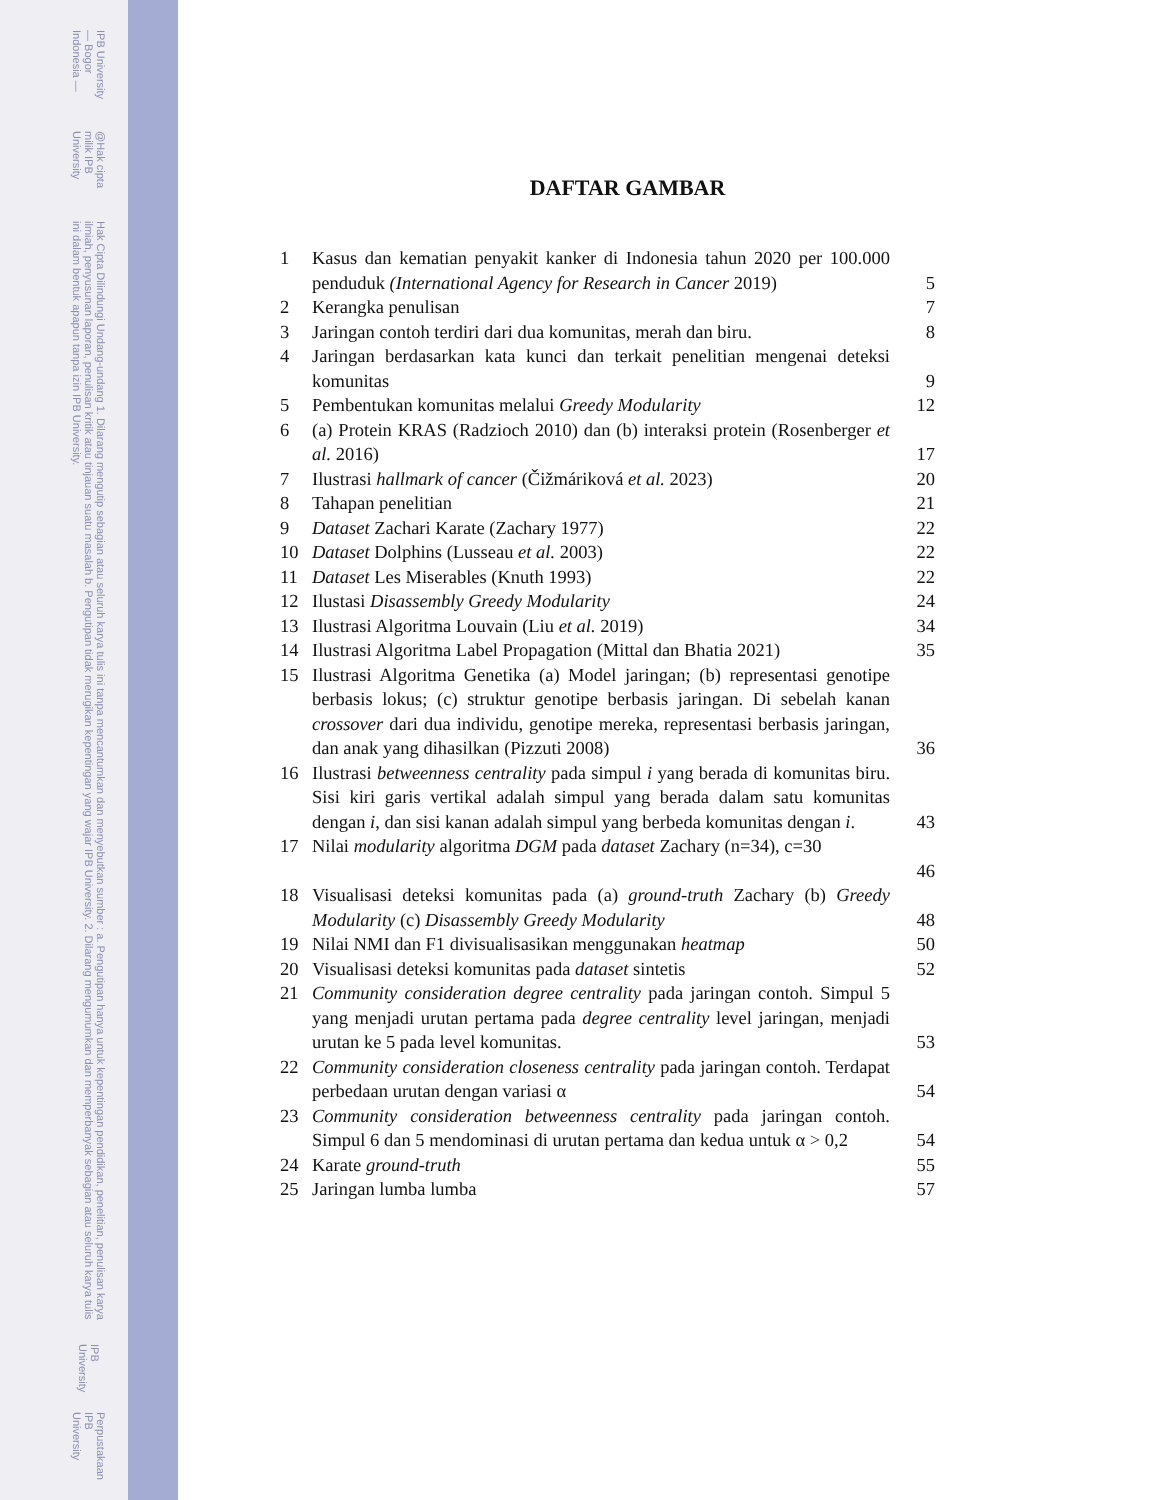IPB University — Bogor Indonesia —
@Hak cipta milik IPB University
Hak Cipta Dilindungi Undang-undang 1. Dilarang mengutip sebagian atau seluruh karya tulis ini tanpa mencantumkan dan menyebutkan sumber : a. Pengutipan hanya untuk kepentingan pendidikan, penelitian, penulisan karya ilmiah, penyusunan laporan, penulisan kritik atau tinjauan suatu masalah b. Pengutipan tidak merugikan kepentingan yang wajar IPB University. 2. Dilarang mengumumkan dan memperbanyak sebagian atau seluruh karya tulis ini dalam bentuk apapun tanpa izin IPB University.
IPB University
Perpustakaan IPB University
DAFTAR GAMBAR
1 Kasus dan kematian penyakit kanker di Indonesia tahun 2020 per 100.000 penduduk (International Agency for Research in Cancer 2019) 5
2 Kerangka penulisan 7
3 Jaringan contoh terdiri dari dua komunitas, merah dan biru. 8
4 Jaringan berdasarkan kata kunci dan terkait penelitian mengenai deteksi komunitas 9
5 Pembentukan komunitas melalui Greedy Modularity 12
6 (a) Protein KRAS (Radzioch 2010) dan (b) interaksi protein (Rosenberger et al. 2016) 17
7 Ilustrasi hallmark of cancer (Čižmáriková et al. 2023) 20
8 Tahapan penelitian 21
9 Dataset Zachari Karate (Zachary 1977) 22
10 Dataset Dolphins (Lusseau et al. 2003) 22
11 Dataset Les Miserables (Knuth 1993) 22
12 Ilustasi Disassembly Greedy Modularity 24
13 Ilustrasi Algoritma Louvain (Liu et al. 2019) 34
14 Ilustrasi Algoritma Label Propagation (Mittal dan Bhatia 2021) 35
15 Ilustrasi Algoritma Genetika (a) Model jaringan; (b) representasi genotipe berbasis lokus; (c) struktur genotipe berbasis jaringan. Di sebelah kanan crossover dari dua individu, genotipe mereka, representasi berbasis jaringan, dan anak yang dihasilkan (Pizzuti 2008) 36
16 Ilustrasi betweenness centrality pada simpul i yang berada di komunitas biru. Sisi kiri garis vertikal adalah simpul yang berada dalam satu komunitas dengan i, dan sisi kanan adalah simpul yang berbeda komunitas dengan i. 43
17 Nilai modularity algoritma DGM pada dataset Zachary (n=34), c=30
46
18 Visualisasi deteksi komunitas pada (a) ground-truth Zachary (b) Greedy Modularity (c) Disassembly Greedy Modularity 48
19 Nilai NMI dan F1 divisualisasikan menggunakan heatmap 50
20 Visualisasi deteksi komunitas pada dataset sintetis 52
21 Community consideration degree centrality pada jaringan contoh. Simpul 5 yang menjadi urutan pertama pada degree centrality level jaringan, menjadi urutan ke 5 pada level komunitas. 53
22 Community consideration closeness centrality pada jaringan contoh. Terdapat perbedaan urutan dengan variasi α 54
23 Community consideration betweenness centrality pada jaringan contoh. Simpul 6 dan 5 mendominasi di urutan pertama dan kedua untuk α > 0,2 54
24 Karate ground-truth 55
25 Jaringan lumba lumba 57